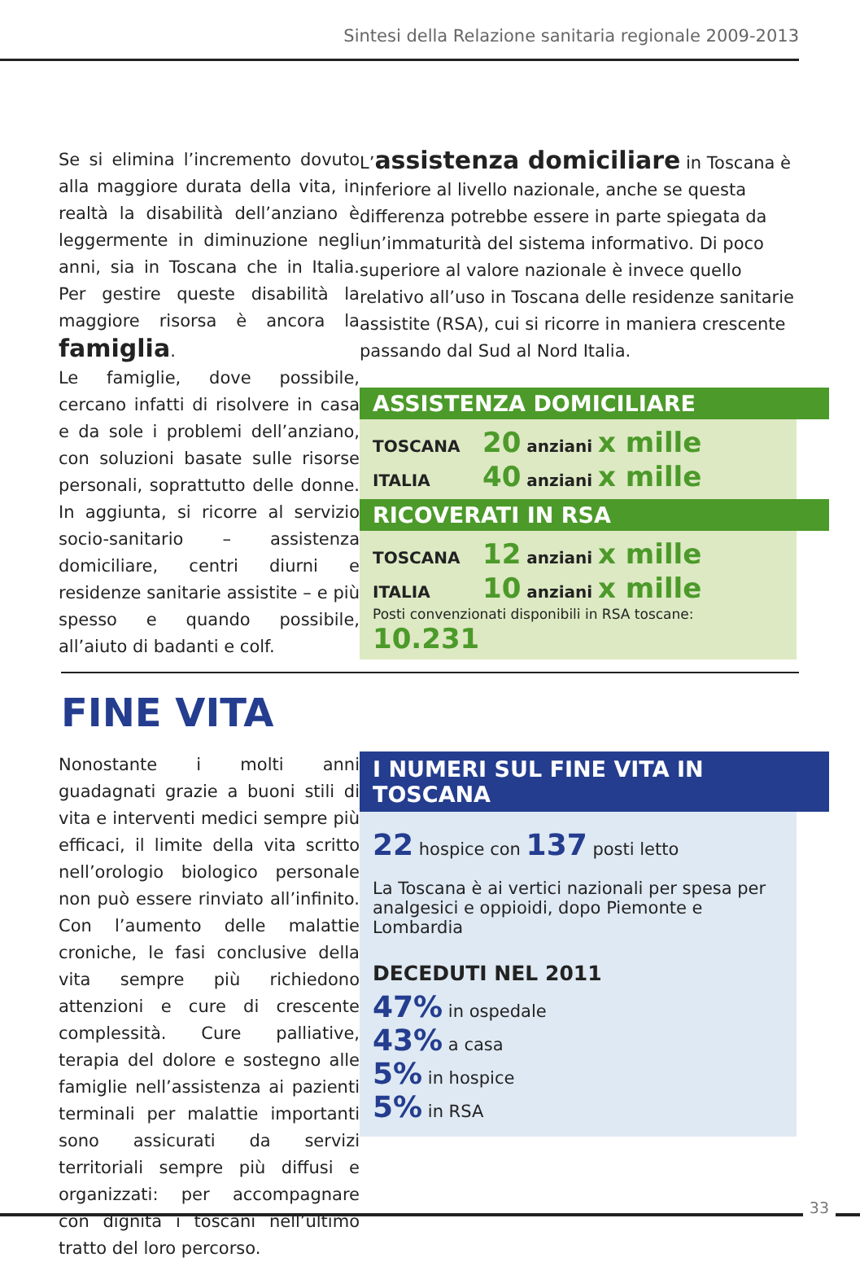Sintesi della Relazione sanitaria regionale 2009-2013
Se si elimina l’incremento dovuto alla maggiore durata della vita, in realtà la disabilità dell’anziano è leggermente in diminuzione negli anni, sia in Toscana che in Italia. Per gestire queste disabilità la maggiore risorsa è ancora la famiglia.
Le famiglie, dove possibile, cercano infatti di risolvere in casa e da sole i problemi dell’anziano, con soluzioni basate sulle risorse personali, soprattutto delle donne. In aggiunta, si ricorre al servizio socio-sanitario – assistenza domiciliare, centri diurni e residenze sanitarie assistite – e più spesso e quando possibile, all’aiuto di badanti e colf.
L’assistenza domiciliare in Toscana è inferiore al livello nazionale, anche se questa differenza potrebbe essere in parte spiegata da un’immaturità del sistema informativo. Di poco superiore al valore nazionale è invece quello relativo all’uso in Toscana delle residenze sanitarie assistite (RSA), cui si ricorre in maniera crescente passando dal Sud al Nord Italia.
ASSISTENZA DOMICILIARE
TOSCANA 20 anziani x mille
ITALIA 40 anziani x mille
RICOVERATI IN RSA
TOSCANA 12 anziani x mille
ITALIA 10 anziani x mille
Posti convenzionati disponibili in RSA toscane: 10.231
FINE VITA
Nonostante i molti anni guadagnati grazie a buoni stili di vita e interventi medici sempre più efficaci, il limite della vita scritto nell’orologio biologico personale non può essere rinviato all’infinito. Con l’aumento delle malattie croniche, le fasi conclusive della vita sempre più richiedono attenzioni e cure di crescente complessità. Cure palliative, terapia del dolore e sostegno alle famiglie nell’assistenza ai pazienti terminali per malattie importanti sono assicurati da servizi territoriali sempre più diffusi e organizzati: per accompagnare con dignità i toscani nell’ultimo tratto del loro percorso.
I NUMERI SUL FINE VITA IN TOSCANA
22 hospice con 137 posti letto
La Toscana è ai vertici nazionali per spesa per analgesici e oppioidi, dopo Piemonte e Lombardia
DECEDUTI NEL 2011
47% in ospedale
43% a casa
5% in hospice
5% in RSA
33